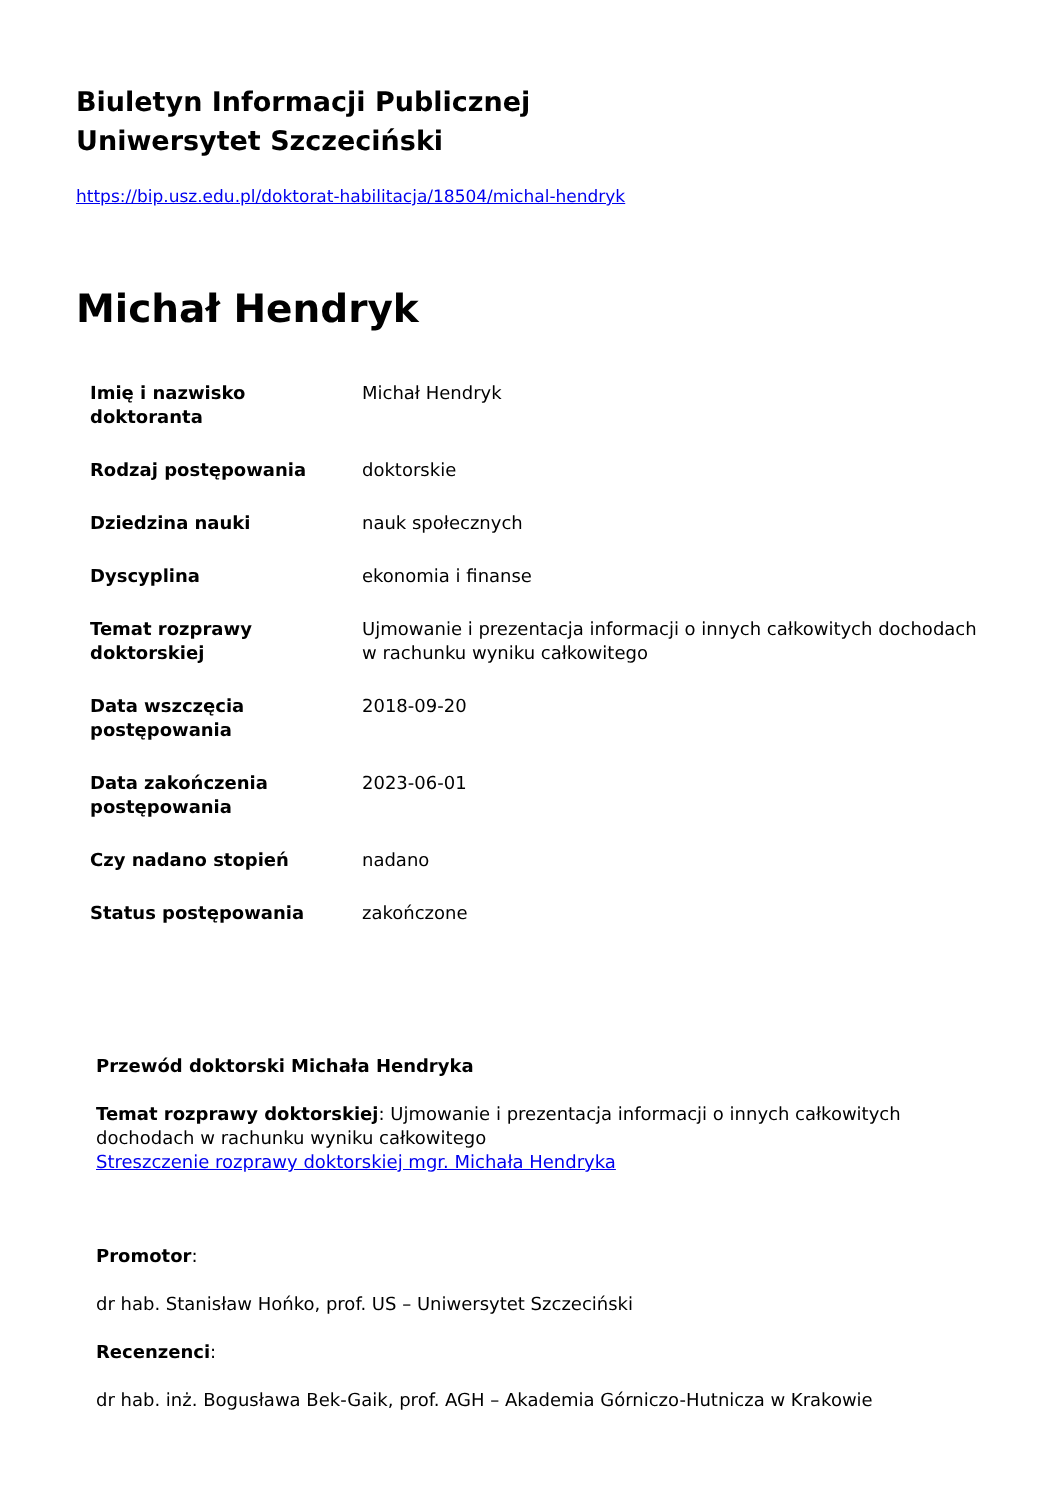Biuletyn Informacji Publicznej
Uniwersytet Szczeciński
https://bip.usz.edu.pl/doktorat-habilitacja/18504/michal-hendryk
Michał Hendryk
| Imię i nazwisko doktoranta | Michał Hendryk |
| Rodzaj postępowania | doktorskie |
| Dziedzina nauki | nauk społecznych |
| Dyscyplina | ekonomia i finanse |
| Temat rozprawy doktorskiej | Ujmowanie i prezentacja informacji o innych całkowitych dochodach w rachunku wyniku całkowitego |
| Data wszczęcia postępowania | 2018-09-20 |
| Data zakończenia postępowania | 2023-06-01 |
| Czy nadano stopień | nadano |
| Status postępowania | zakończone |
Przewód doktorski Michała Hendryka
Temat rozprawy doktorskiej: Ujmowanie i prezentacja informacji o innych całkowitych dochodach w rachunku wyniku całkowitego
Streszczenie rozprawy doktorskiej mgr. Michała Hendryka
Promotor:
dr hab. Stanisław Hońko, prof. US – Uniwersytet Szczeciński
Recenzenci:
dr hab. inż. Bogusława Bek-Gaik, prof. AGH – Akademia Górniczo-Hutnicza w Krakowie